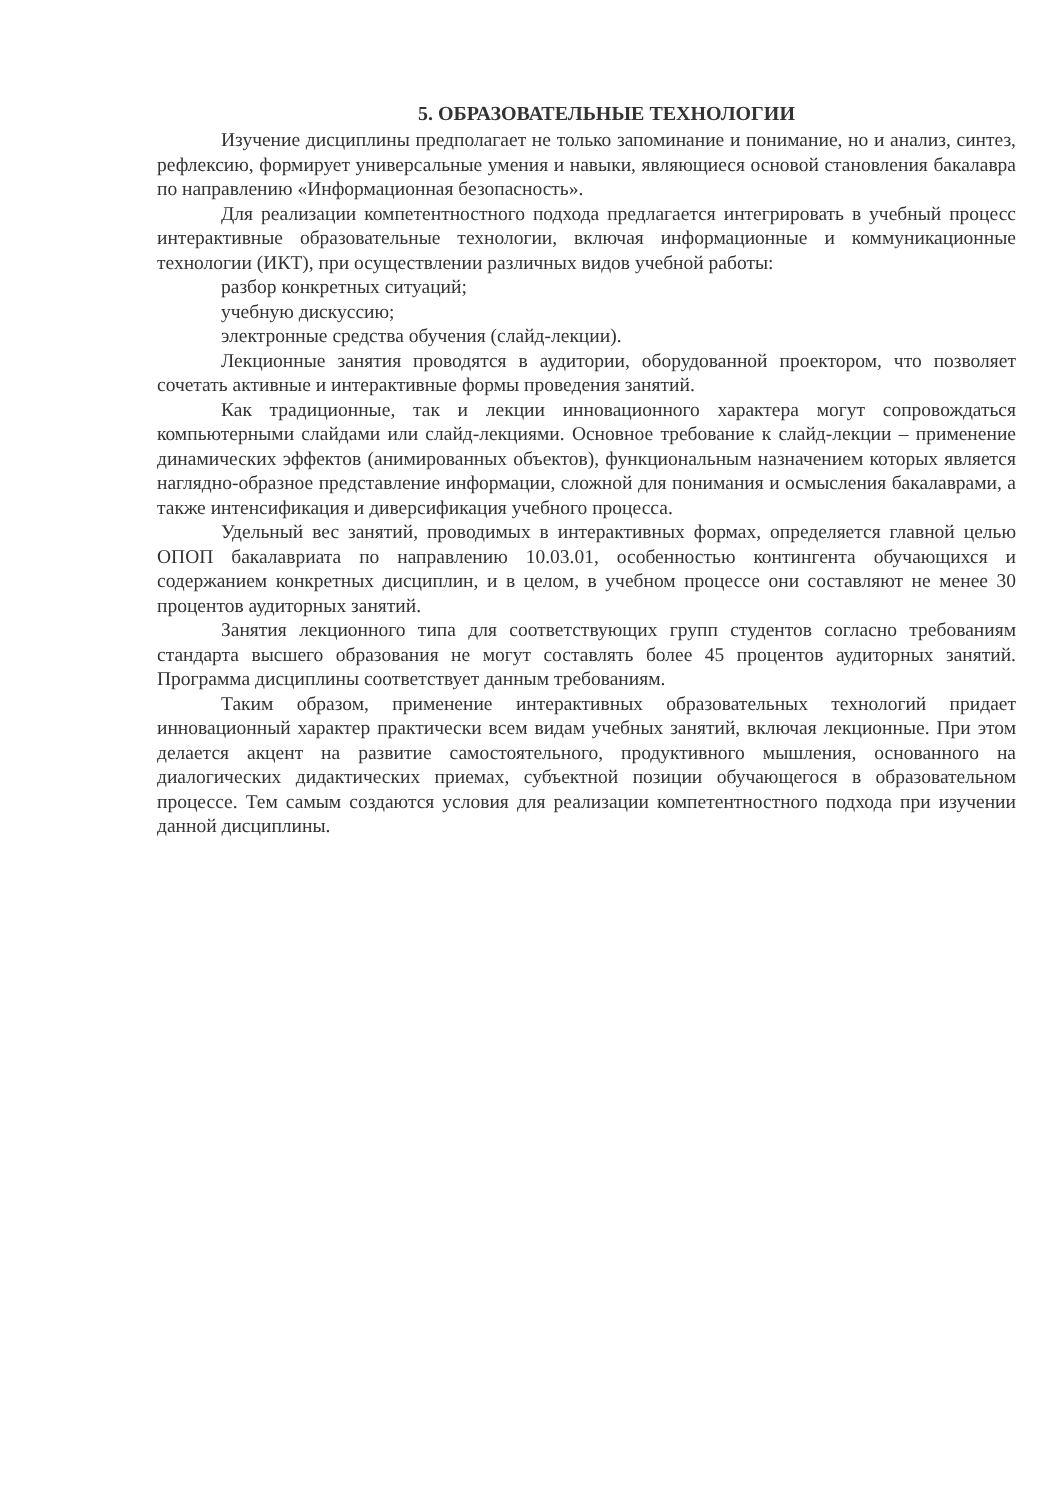5. ОБРАЗОВАТЕЛЬНЫЕ ТЕХНОЛОГИИ
Изучение дисциплины предполагает не только запоминание и понимание, но и анализ, синтез, рефлексию, формирует универсальные умения и навыки, являющиеся основой становления бакалавра по направлению «Информационная безопасность».
Для реализации компетентностного подхода предлагается интегрировать в учебный процесс интерактивные образовательные технологии, включая информационные и коммуникационные технологии (ИКТ), при осуществлении различных видов учебной работы:
разбор конкретных ситуаций;
учебную дискуссию;
электронные средства обучения (слайд-лекции).
Лекционные занятия проводятся в аудитории, оборудованной проектором, что позволяет сочетать активные и интерактивные формы проведения занятий.
Как традиционные, так и лекции инновационного характера могут сопровождаться компьютерными слайдами или слайд-лекциями. Основное требование к слайд-лекции – применение динамических эффектов (анимированных объектов), функциональным назначением которых является наглядно-образное представление информации, сложной для понимания и осмысления бакалаврами, а также интенсификация и диверсификация учебного процесса.
Удельный вес занятий, проводимых в интерактивных формах, определяется главной целью ОПОП бакалавриата по направлению 10.03.01, особенностью контингента обучающихся и содержанием конкретных дисциплин, и в целом, в учебном процессе они составляют не менее 30 процентов аудиторных занятий.
Занятия лекционного типа для соответствующих групп студентов согласно требованиям стандарта высшего образования не могут составлять более 45 процентов аудиторных занятий. Программа дисциплины соответствует данным требованиям.
Таким образом, применение интерактивных образовательных технологий придает инновационный характер практически всем видам учебных занятий, включая лекционные. При этом делается акцент на развитие самостоятельного, продуктивного мышления, основанного на диалогических дидактических приемах, субъектной позиции обучающегося в образовательном процессе. Тем самым создаются условия для реализации компетентностного подхода при изучении данной дисциплины.